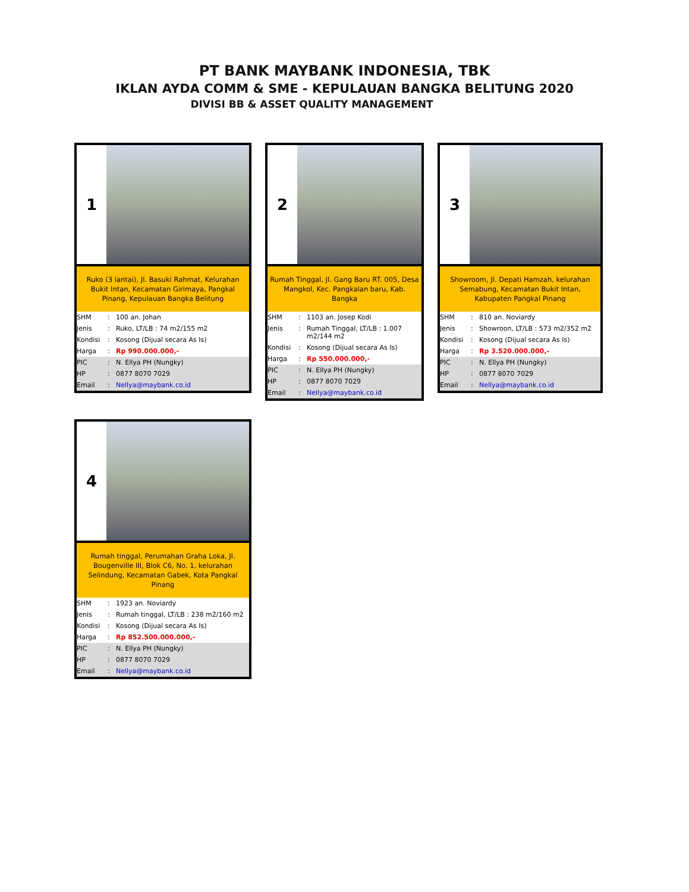PT BANK MAYBANK INDONESIA, TBK
IKLAN AYDA COMM & SME - KEPULAUAN BANGKA BELITUNG 2020
DIVISI BB & ASSET QUALITY MANAGEMENT
1
Ruko (3 lantai), Jl. Basuki Rahmat, Kelurahan Bukit Intan, Kecamatan Girimaya, Pangkal Pinang, Kepulauan Bangka Belitung
| SHM | : | 100 an. Johan |
| Jenis | : | Ruko, LT/LB : 74 m2/155 m2 |
| Kondisi | : | Kosong (Dijual secara As Is) |
| Harga | : | Rp 990.000.000,- |
| PIC | : | N. Ellya PH (Nungky) |
| HP | : | 0877 8070 7029 |
| Email | : | Nellya@maybank.co.id |
2
Rumah Tinggal, Jl. Gang Baru RT. 005, Desa Mangkol, Kec. Pangkalan baru, Kab. Bangka
| SHM | : | 1103 an. Josep Kodi |
| Jenis | : | Rumah Tinggal, LT/LB : 1.007 m2/144 m2 |
| Kondisi | : | Kosong (Dijual secara As Is) |
| Harga | : | Rp 550.000.000,- |
| PIC | : | N. Ellya PH (Nungky) |
| HP | : | 0877 8070 7029 |
| Email | : | Nellya@maybank.co.id |
3
Showroom, Jl. Depati Hamzah, kelurahan Semabung, Kecamatan Bukit Intan, Kabupaten Pangkal Pinang
| SHM | : | 810 an. Noviardy |
| Jenis | : | Showroon, LT/LB : 573 m2/352 m2 |
| Kondisi | : | Kosong (Dijual secara As Is) |
| Harga | : | Rp 3.520.000.000,- |
| PIC | : | N. Ellya PH (Nungky) |
| HP | : | 0877 8070 7029 |
| Email | : | Nellya@maybank.co.id |
4
Rumah tinggal, Perumahan Graha Loka, Jl. Bougenville III, Blok C6, No. 1, kelurahan Selindung, Kecamatan Gabek, Kota Pangkal Pinang
| SHM | : | 1923 an. Noviardy |
| Jenis | : | Rumah tinggal, LT/LB : 238 m2/160 m2 |
| Kondisi | : | Kosong (Dijual secara As Is) |
| Harga | : | Rp 852.500.000.000,- |
| PIC | : | N. Ellya PH (Nungky) |
| HP | : | 0877 8070 7029 |
| Email | : | Nellya@maybank.co.id |